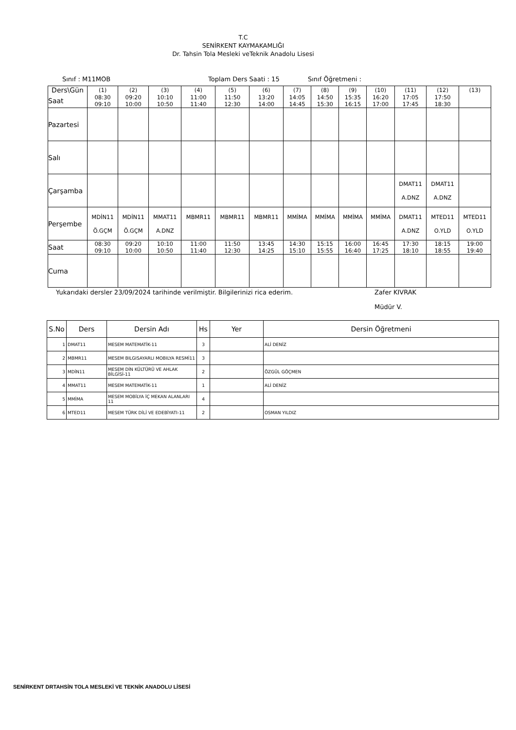T.C
SENİRKENT KAYMAKAMLIĞI
Dr. Tahsin Tola Mesleki veTeknik Anadolu Lisesi
Sınıf : M11MOB Toplam Ders Saati : 15 Sınıf Öğretmeni :
| Ders\Gün | (1) | (2) | (3) | (4) | (5) | (6) | (7) | (8) | (9) | (10) | (11) | (12) | (13) |
| Saat | 08:30 09:10 | 09:20 10:00 | 10:10 10:50 | 11:00 11:40 | 11:50 12:30 | 13:20 14:00 | 14:05 14:45 | 14:50 15:30 | 15:35 16:15 | 16:20 17:00 | 17:05 17:45 | 17:50 18:30 | |
| Pazartesi | | | | | | | | | | | | | |
| Salı | | | | | | | | | | | | | |
| Çarşamba | | | | | | | | | | | DMAT11 A.DNZ | DMAT11 A.DNZ | |
| Perşembe | MDİN11 Ö.GÇM | MDİN11 Ö.GÇM | MMAT11 A.DNZ | MBMR11 | MBMR11 | MBMR11 | MMİMA | MMİMA | MMİMA | MMİMA | DMAT11 A.DNZ | MTED11 O.YLD | MTED11 O.YLD |
| Saat | 08:30 09:10 | 09:20 10:00 | 10:10 10:50 | 11:00 11:40 | 11:50 12:30 | 13:45 14:25 | 14:30 15:10 | 15:15 15:55 | 16:00 16:40 | 16:45 17:25 | 17:30 18:10 | 18:15 18:55 | 19:00 19:40 |
| Cuma | | | | | | | | | | | | | |
Yukarıdaki dersler 23/09/2024 tarihinde verilmiştir. Bilgilerinizi rica ederim. Zafer KIVRAK
Müdür V.
| S.No | Ders | Dersin Adı | Hs | Yer | Dersin Öğretmeni |
| --- | --- | --- | --- | --- | --- |
| 1 | DMAT11 | MESEM MATEMATİK-11 | 3 | | ALİ DENİZ |
| 2 | MBMR11 | MESEM BILGISAYARLI MOBILYA RESMİ11 | 3 | | |
| 3 | MDİN11 | MESEM DİN KÜLTÜRÜ VE AHLAK BİLGİSİ-11 | 2 | | ÖZGÜL GÖÇMEN |
| 4 | MMAT11 | MESEM MATEMATİK-11 | 1 | | ALİ DENİZ |
| 5 | MMİMA | MESEM MOBİLYA İÇ MEKAN ALANLARI 11 | 4 | | |
| 6 | MTED11 | MESEM TÜRK DİLİ VE EDEBİYATI-11 | 2 | | OSMAN YILDIZ |
SENİRKENT DRTAHSİN TOLA MESLEKİ VE TEKNİK ANADOLU LİSESİ